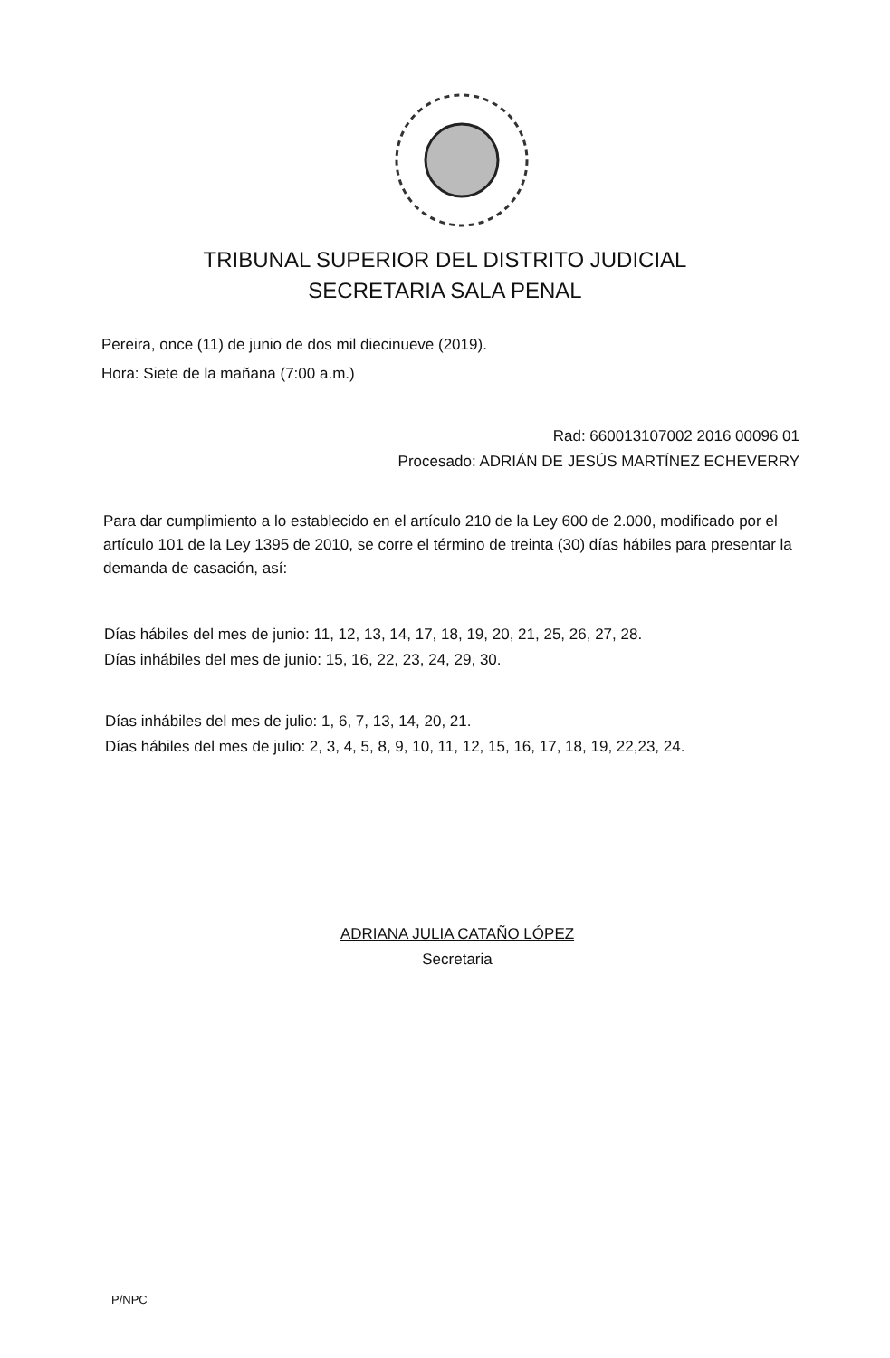TRIBUNAL SUPERIOR DEL DISTRITO JUDICIAL
SECRETARIA SALA PENAL
Pereira, once (11) de junio de dos mil diecinueve (2019).
Hora: Siete de la mañana (7:00 a.m.)
Rad: 660013107002 2016 00096 01
Procesado: ADRIÁN DE JESÚS MARTÍNEZ ECHEVERRY
Para dar cumplimiento a lo establecido en el artículo 210 de la Ley 600 de 2.000, modificado por el artículo 101 de la Ley 1395 de 2010, se corre el término de treinta (30) días hábiles para presentar la demanda de casación, así:
Días hábiles del mes de junio: 11, 12, 13, 14, 17, 18, 19, 20, 21, 25, 26, 27, 28.
Días inhábiles del mes de junio: 15, 16, 22, 23, 24, 29, 30.
Días inhábiles del mes de julio: 1, 6, 7, 13, 14, 20, 21.
Días hábiles del mes de julio: 2, 3, 4, 5, 8, 9, 10, 11, 12, 15, 16, 17, 18, 19, 22,23, 24.
ADRIANA JULIA CATAÑO LÓPEZ
Secretaria
P/NPC